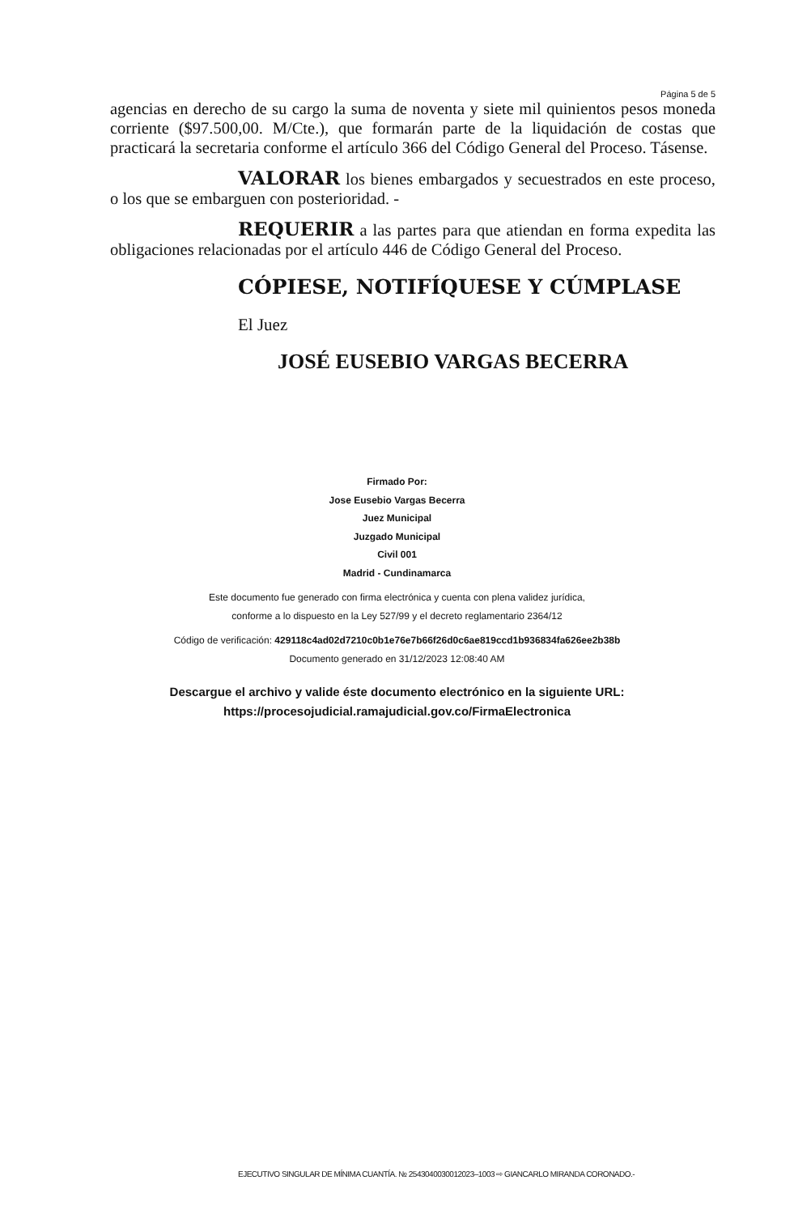Página 5 de 5
agencias en derecho de su cargo la suma de noventa y siete mil quinientos pesos moneda corriente ($97.500,00. M/Cte.), que formarán parte de la liquidación de costas que practicará la secretaria conforme el artículo 366 del Código General del Proceso. Tásense.
VALORAR los bienes embargados y secuestrados en este proceso, o los que se embarguen con posterioridad. -
REQUERIR a las partes para que atiendan en forma expedita las obligaciones relacionadas por el artículo 446 de Código General del Proceso.
CÓPIESE, NOTIFÍQUESE Y CÚMPLASE
El Juez
JOSÉ EUSEBIO VARGAS BECERRA
Firmado Por:
Jose Eusebio Vargas Becerra
Juez Municipal
Juzgado Municipal
Civil 001
Madrid - Cundinamarca
Este documento fue generado con firma electrónica y cuenta con plena validez jurídica,
conforme a lo dispuesto en la Ley 527/99 y el decreto reglamentario 2364/12
Código de verificación: 429118c4ad02d7210c0b1e76e7b66f26d0c6ae819ccd1b936834fa626ee2b38b
Documento generado en 31/12/2023 12:08:40 AM
Descargue el archivo y valide éste documento electrónico en la siguiente URL:
https://procesojudicial.ramajudicial.gov.co/FirmaElectronica
EJECUTIVO SINGULAR DE MÍNIMA CUANTÍA. № 254304003001­2023–1003 ⇨ GIANCARLO MIRANDA CORONADO.-